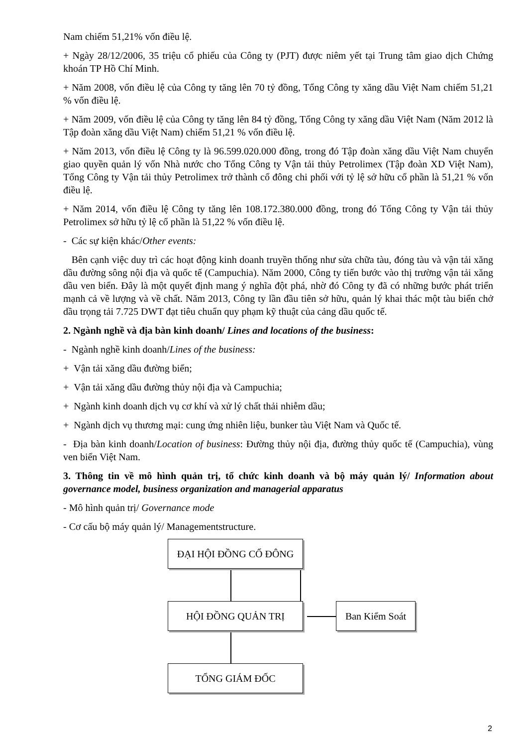Nam chiếm 51,21% vốn điều lệ.
+ Ngày 28/12/2006, 35 triệu cổ phiếu của Công ty (PJT) được niêm yết tại Trung tâm giao dịch Chứng khoán TP Hồ Chí Minh.
+ Năm 2008, vốn điều lệ của Công ty tăng lên 70 tỷ đồng, Tổng Công ty xăng dầu Việt Nam chiếm 51,21 % vốn điều lệ.
+ Năm 2009, vốn điều lệ của Công ty tăng lên 84 tỷ đồng, Tổng Công ty xăng dầu Việt Nam (Năm 2012 là Tập đoàn xăng dầu Việt Nam) chiếm 51,21 % vốn điều lệ.
+ Năm 2013, vốn điều lệ Công ty là 96.599.020.000 đồng, trong đó Tập đoàn xăng dầu Việt Nam chuyển giao quyền quản lý vốn Nhà nước cho Tổng Công ty Vận tải thủy Petrolimex (Tập đoàn XD Việt Nam), Tổng Công ty Vận tải thủy Petrolimex trở thành cổ đông chi phối với tỷ lệ sở hữu cổ phần là 51,21 % vốn điều lệ.
+ Năm 2014, vốn điều lệ Công ty tăng lên 108.172.380.000 đồng, trong đó Tổng Công ty Vận tải thủy Petrolimex sở hữu tỷ lệ cổ phần là 51,22 % vốn điều lệ.
- Các sự kiện khác/Other events:
Bên cạnh việc duy trì các hoạt động kinh doanh truyền thống như sửa chữa tàu, đóng tàu và vận tải xăng dầu đường sông nội địa và quốc tế (Campuchia). Năm 2000, Công ty tiến bước vào thị trường vận tải xăng dầu ven biển. Đây là một quyết định mang ý nghĩa đột phá, nhờ đó Công ty đã có những bước phát triển mạnh cả về lượng và về chất. Năm 2013, Công ty lần đầu tiên sở hữu, quản lý khai thác một tàu biển chở dầu trọng tải 7.725 DWT đạt tiêu chuẩn quy phạm kỹ thuật của cảng dầu quốc tế.
2. Ngành nghề và địa bàn kinh doanh/ Lines and locations of the business:
- Ngành nghề kinh doanh/Lines of the business:
+ Vận tải xăng dầu đường biển;
+ Vận tải xăng dầu đường thủy nội địa và Campuchia;
+ Ngành kinh doanh dịch vụ cơ khí và xử lý chất thải nhiễm dầu;
+ Ngành dịch vụ thương mại: cung ứng nhiên liệu, bunker tàu Việt Nam và Quốc tế.
- Địa bàn kinh doanh/Location of business: Đường thủy nội địa, đường thủy quốc tế (Campuchia), vùng ven biển Việt Nam.
3. Thông tin về mô hình quản trị, tổ chức kinh doanh và bộ máy quản lý/ Information about governance model, business organization and managerial apparatus
- Mô hình quản trị/ Governance mode
- Cơ cấu bộ máy quản lý/ Managementstructure.
ĐẠI HỘI ĐỒNG CỔ ĐÔNG
HỘI ĐỒNG QUẢN TRỊ Ban Kiểm Soát
TỔNG GIÁM ĐỐC
2